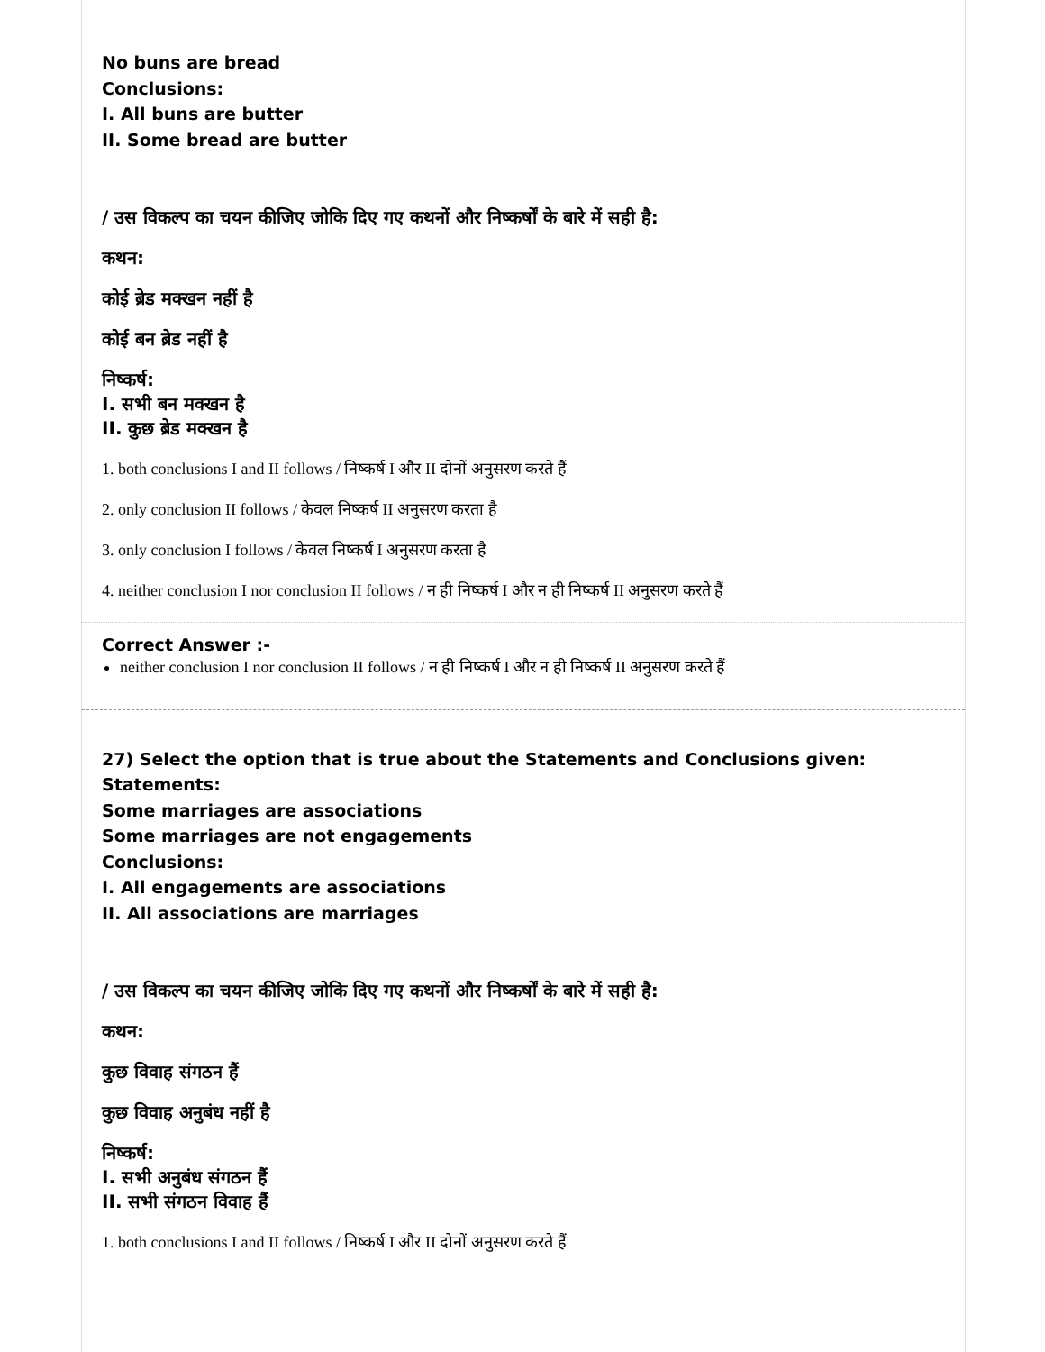No buns are bread
Conclusions:
I. All buns are butter
II. Some bread are butter
/ उस विकल्प का चयन कीजिए जोकि दिए गए कथनों और निष्कर्षों के बारे में सही है:
कथन:
कोई ब्रेड मक्खन नहीं है
कोई बन ब्रेड नहीं है
निष्कर्ष:
I. सभी बन मक्खन है
II. कुछ ब्रेड मक्खन है
1. both conclusions I and II follows / निष्कर्ष I और II दोनों अनुसरण करते हैं
2. only conclusion II follows / केवल निष्कर्ष II अनुसरण करता है
3. only conclusion I follows / केवल निष्कर्ष I अनुसरण करता है
4. neither conclusion I nor conclusion II follows / न ही निष्कर्ष I और न ही निष्कर्ष II अनुसरण करते हैं
Correct Answer :-
neither conclusion I nor conclusion II follows / न ही निष्कर्ष I और न ही निष्कर्ष II अनुसरण करते हैं
27) Select the option that is true about the Statements and Conclusions given:
Statements:
Some marriages are associations
Some marriages are not engagements
Conclusions:
I. All engagements are associations
II. All associations are marriages
/ उस विकल्प का चयन कीजिए जोकि दिए गए कथनों और निष्कर्षों के बारे में सही है:
कथन:
कुछ विवाह संगठन हैं
कुछ विवाह अनुबंध नहीं है
निष्कर्ष:
I. सभी अनुबंध संगठन हैं
II. सभी संगठन विवाह हैं
1. both conclusions I and II follows / निष्कर्ष I और II दोनों अनुसरण करते हैं